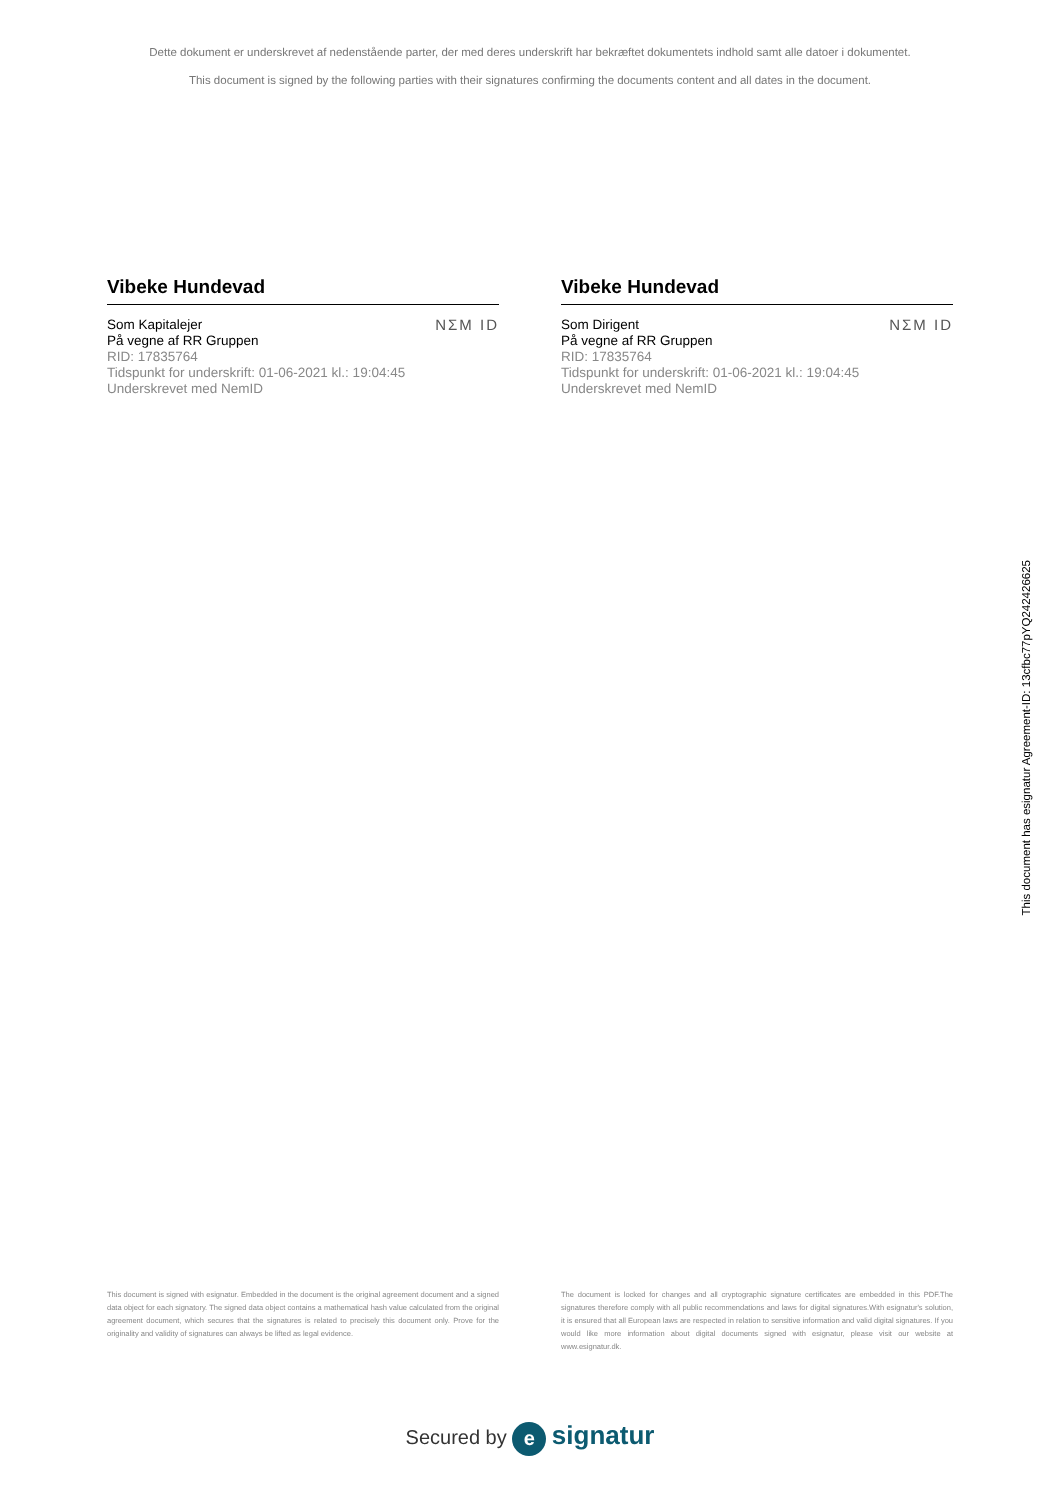Dette dokument er underskrevet af nedenstående parter, der med deres underskrift har bekræftet dokumentets indhold samt alle datoer i dokumentet.
This document is signed by the following parties with their signatures confirming the documents content and all dates in the document.
Vibeke Hundevad
Som Kapitalejer
På vegne af RR Gruppen
RID: 17835764
Tidspunkt for underskrift: 01-06-2021 kl.: 19:04:45
Underskrevet med NemID
NΣM ID
Vibeke Hundevad
Som Dirigent
På vegne af RR Gruppen
RID: 17835764
Tidspunkt for underskrift: 01-06-2021 kl.: 19:04:45
Underskrevet med NemID
NΣM ID
This document has esignatur Agreement-ID: 13cfbc77pYQ242426625
This document is signed with esignatur. Embedded in the document is the original agreement document and a signed data object for each signatory. The signed data object contains a mathematical hash value calculated from the original agreement document, which secures that the signatures is related to precisely this document only. Prove for the originality and validity of signatures can always be lifted as legal evidence.
The document is locked for changes and all cryptographic signature certificates are embedded in this PDF.The signatures therefore comply with all public recommendations and laws for digital signatures.With esignatur's solution, it is ensured that all European laws are respected in relation to sensitive information and valid digital signatures. If you would like more information about digital documents signed with esignatur, please visit our website at www.esignatur.dk.
Secured by e signatur